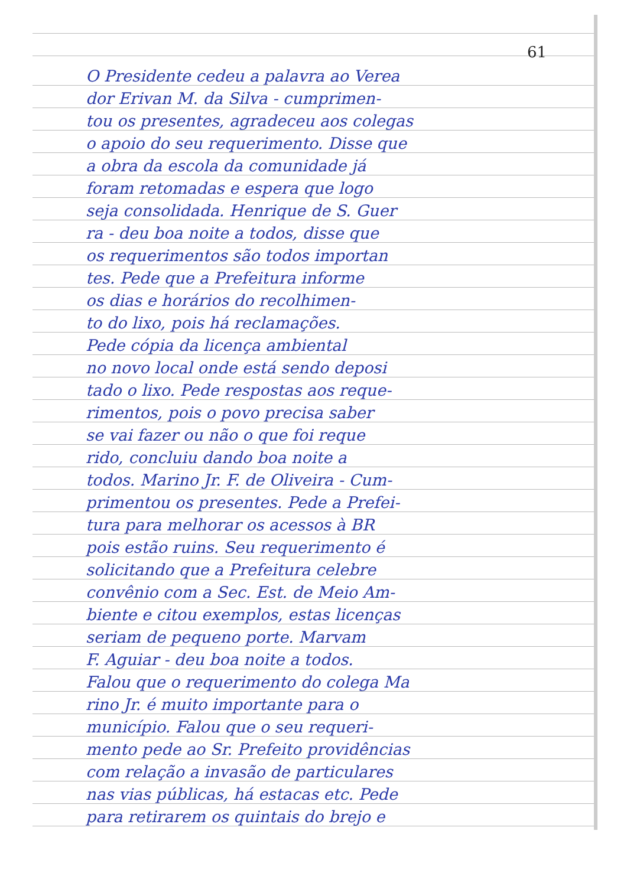61
O Presidente cedeu a palavra ao Verea
dor Erivan M. da Silva - cumprimen-
tou os presentes, agradeceu aos colegas
o apoio do seu requerimento. Disse que
a obra da escola da comunidade já
foram retomadas e espera que logo
seja consolidada. Henrique de S. Guer
ra - deu boa noite a todos, disse que
os requerimentos são todos importan
tes. Pede que a Prefeitura informe
os dias e horários do recolhimen-
to do lixo, pois há reclamações.
Pede cópia da licença ambiental
no novo local onde está sendo deposi
tado o lixo. Pede respostas aos reque-
rimentos, pois o povo precisa saber
se vai fazer ou não o que foi reque
rido, concluiu dando boa noite a
todos. Marino Jr. F. de Oliveira - Cum-
primentou os presentes. Pede a Prefei-
tura para melhorar os acessos à BR
pois estão ruins. Seu requerimento é
solicitando que a Prefeitura celebre
convênio com a Sec. Est. de Meio Am-
biente e citou exemplos, estas licenças
seriam de pequeno porte. Marvam
F. Aguiar - deu boa noite a todos.
Falou que o requerimento do colega Ma
rino Jr. é muito importante para o
município. Falou que o seu requeri-
mento pede ao Sr. Prefeito providências
com relação a invasão de particulares
nas vias públicas, há estacas etc. Pede
para retirarem os quintais do brejo e